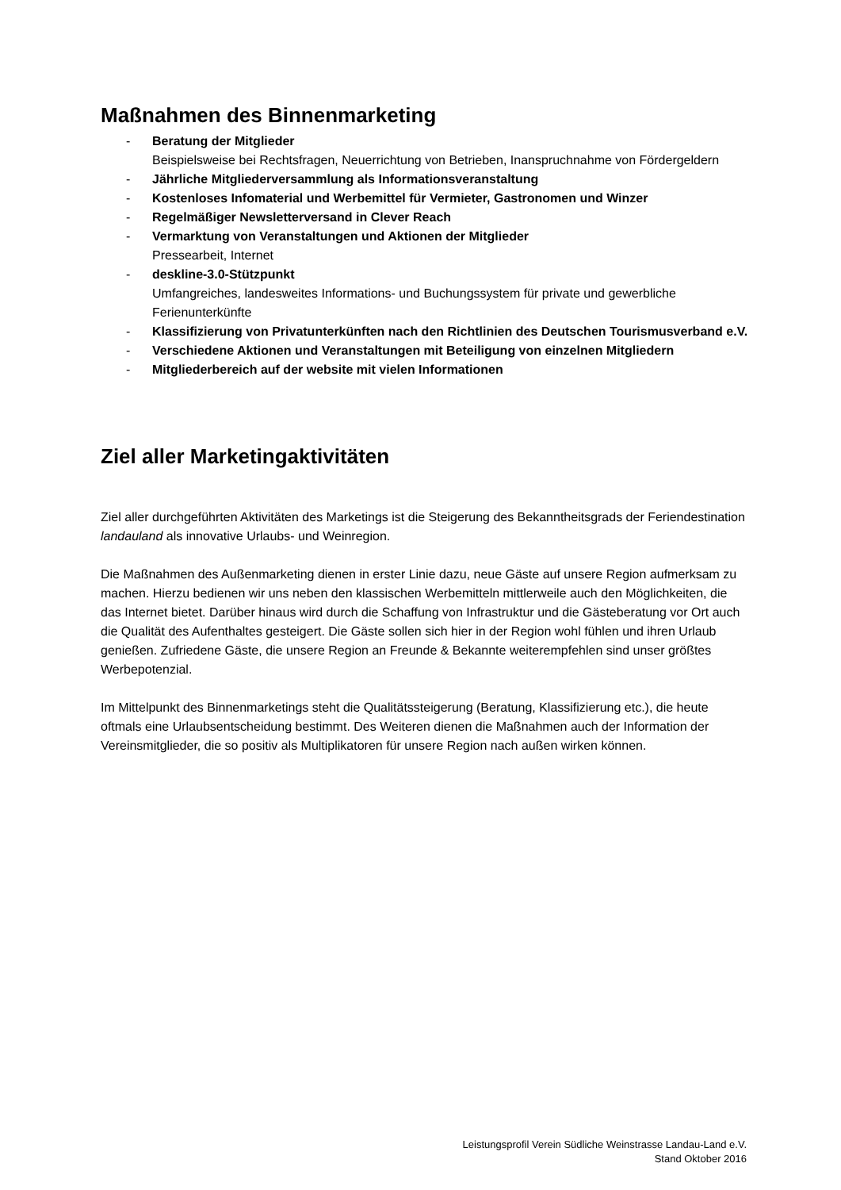Maßnahmen des Binnenmarketing
- Beratung der Mitglieder
Beispielsweise bei Rechtsfragen, Neuerrichtung von Betrieben, Inanspruchnahme von Fördergeldern
- Jährliche Mitgliederversammlung als Informationsveranstaltung
- Kostenloses Infomaterial und Werbemittel für Vermieter, Gastronomen und Winzer
- Regelmäßiger Newsletterversand in Clever Reach
- Vermarktung von Veranstaltungen und Aktionen der Mitglieder
Pressearbeit, Internet
- deskline-3.0-Stützpunkt
Umfangreiches, landesweites Informations- und Buchungssystem für private und gewerbliche Ferienunterkünfte
- Klassifizierung von Privatunterkünften nach den Richtlinien des Deutschen Tourismusverband e.V.
- Verschiedene Aktionen und Veranstaltungen mit Beteiligung von einzelnen Mitgliedern
- Mitgliederbereich auf der website mit vielen Informationen
Ziel aller Marketingaktivitäten
Ziel aller durchgeführten Aktivitäten des Marketings ist die Steigerung des Bekanntheitsgrads der Feriendestination landauland als innovative Urlaubs- und Weinregion.
Die Maßnahmen des Außenmarketing dienen in erster Linie dazu, neue Gäste auf unsere Region aufmerksam zu machen. Hierzu bedienen wir uns neben den klassischen Werbemitteln mittlerweile auch den Möglichkeiten, die das Internet bietet. Darüber hinaus wird durch die Schaffung von Infrastruktur und die Gästeberatung vor Ort auch die Qualität des Aufenthaltes gesteigert. Die Gäste sollen sich hier in der Region wohl fühlen und ihren Urlaub genießen. Zufriedene Gäste, die unsere Region an Freunde & Bekannte weiterempfehlen sind unser größtes Werbepotenzial.
Im Mittelpunkt des Binnenmarketings steht die Qualitätssteigerung (Beratung, Klassifizierung etc.), die heute oftmals eine Urlaubsentscheidung bestimmt. Des Weiteren dienen die Maßnahmen auch der Information der Vereinsmitglieder, die so positiv als Multiplikatoren für unsere Region nach außen wirken können.
Leistungsprofil Verein Südliche Weinstrasse Landau-Land e.V.
Stand Oktober 2016